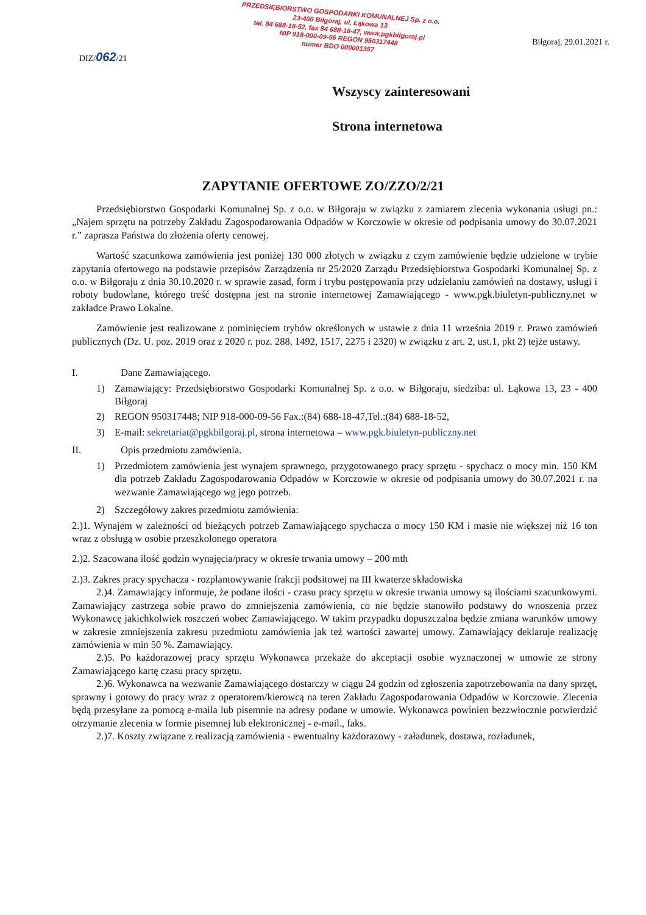DIZ/062/21
PRZEDSIĘBIORSTWO GOSPODARKI KOMUNALNEJ Sp. z o.o.
23-400 Biłgoraj, ul. Łąkowa 13
tel. 84 688-18-52, fax 84 688-18-47, www.pgkbilgoraj.pl
NIP 918-000-09-56 REGON 950317448
numer BDO 000001357
Biłgoraj, 29.01.2021 r.
Wszyscy zainteresowani
Strona internetowa
ZAPYTANIE OFERTOWE ZO/ZZO/2/21
Przedsiębiorstwo Gospodarki Komunalnej Sp. z o.o. w Biłgoraju w związku z zamiarem zlecenia wykonania usługi pn.: „Najem sprzętu na potrzeby Zakładu Zagospodarowania Odpadów w Korczowie w okresie od podpisania umowy do 30.07.2021 r.” zaprasza Państwa do złożenia oferty cenowej.
Wartość szacunkowa zamówienia jest poniżej 130 000 złotych w związku z czym zamówienie będzie udzielone w trybie zapytania ofertowego na podstawie przepisów Zarządzenia nr 25/2020 Zarządu Przedsiębiorstwa Gospodarki Komunalnej Sp. z o.o. w Biłgoraju z dnia 30.10.2020 r. w sprawie zasad, form i trybu postępowania przy udzielaniu zamówień na dostawy, usługi i roboty budowlane, którego treść dostępna jest na stronie internetowej Zamawiającego - www.pgk.biuletyn-publiczny.net w zakładce Prawo Lokalne.
Zamówienie jest realizowane z pominięciem trybów określonych w ustawie z dnia 11 września 2019 r. Prawo zamówień publicznych (Dz. U. poz. 2019 oraz z 2020 r. poz. 288, 1492, 1517, 2275 i 2320) w związku z art. 2, ust.1, pkt 2) tejże ustawy.
I. Dane Zamawiającego.
1) Zamawiający: Przedsiębiorstwo Gospodarki Komunalnej Sp. z o.o. w Biłgoraju, siedziba: ul. Łąkowa 13, 23 - 400 Biłgoraj
2) REGON 950317448; NIP 918-000-09-56 Fax.:(84) 688-18-47,Tel.:(84) 688-18-52,
3) E-mail: sekretariat@pgkbilgoraj.pl, strona internetowa – www.pgk.biuletyn-publiczny.net
II. Opis przedmiotu zamówienia.
1) Przedmiotem zamówienia jest wynajem sprawnego, przygotowanego pracy sprzętu - spychacz o mocy min. 150 KM dla potrzeb Zakładu Zagospodarowania Odpadów w Korczowie w okresie od podpisania umowy do 30.07.2021 r. na wezwanie Zamawiającego wg jego potrzeb.
2) Szczegółowy zakres przedmiotu zamówienia:
2.)1. Wynajem w zależności od bieżących potrzeb Zamawiającego spychacza o mocy 150 KM i masie nie większej niż 16 ton wraz z obsługą w osobie przeszkolonego operatora
2.)2. Szacowana ilość godzin wynajęcia/pracy w okresie trwania umowy – 200 mth
2.)3. Zakres pracy spychacza - rozplantowywanie frakcji podsitowej na III kwaterze składowiska
2.)4. Zamawiający informuje, że podane ilości - czasu pracy sprzętu w okresie trwania umowy są ilościami szacunkowymi. Zamawiający zastrzega sobie prawo do zmniejszenia zamówienia, co nie będzie stanowiło podstawy do wnoszenia przez Wykonawcę jakichkolwiek roszczeń wobec Zamawiającego. W takim przypadku dopuszczalna będzie zmiana warunków umowy w zakresie zmniejszenia zakresu przedmiotu zamówienia jak też wartości zawartej umowy. Zamawiający deklaruje realizację zamówienia w min 50 %. Zamawiający.
2.)5. Po każdorazowej pracy sprzętu Wykonawca przekaże do akceptacji osobie wyznaczonej w umowie ze strony Zamawiającego kartę czasu pracy sprzętu.
2.)6. Wykonawca na wezwanie Zamawiającego dostarczy w ciągu 24 godzin od zgłoszenia zapotrzebowania na dany sprzęt, sprawny i gotowy do pracy wraz z operatorem/kierowcą na teren Zakładu Zagospodarowania Odpadów w Korczowie. Zlecenia będą przesyłane za pomocą e-maila lub pisemnie na adresy podane w umowie. Wykonawca powinien bezzwłocznie potwierdzić otrzymanie zlecenia w formie pisemnej lub elektronicznej - e-mail., faks.
2.)7. Koszty związane z realizacją zamówienia - ewentualny każdorazowy - załadunek, dostawa, rozładunek,